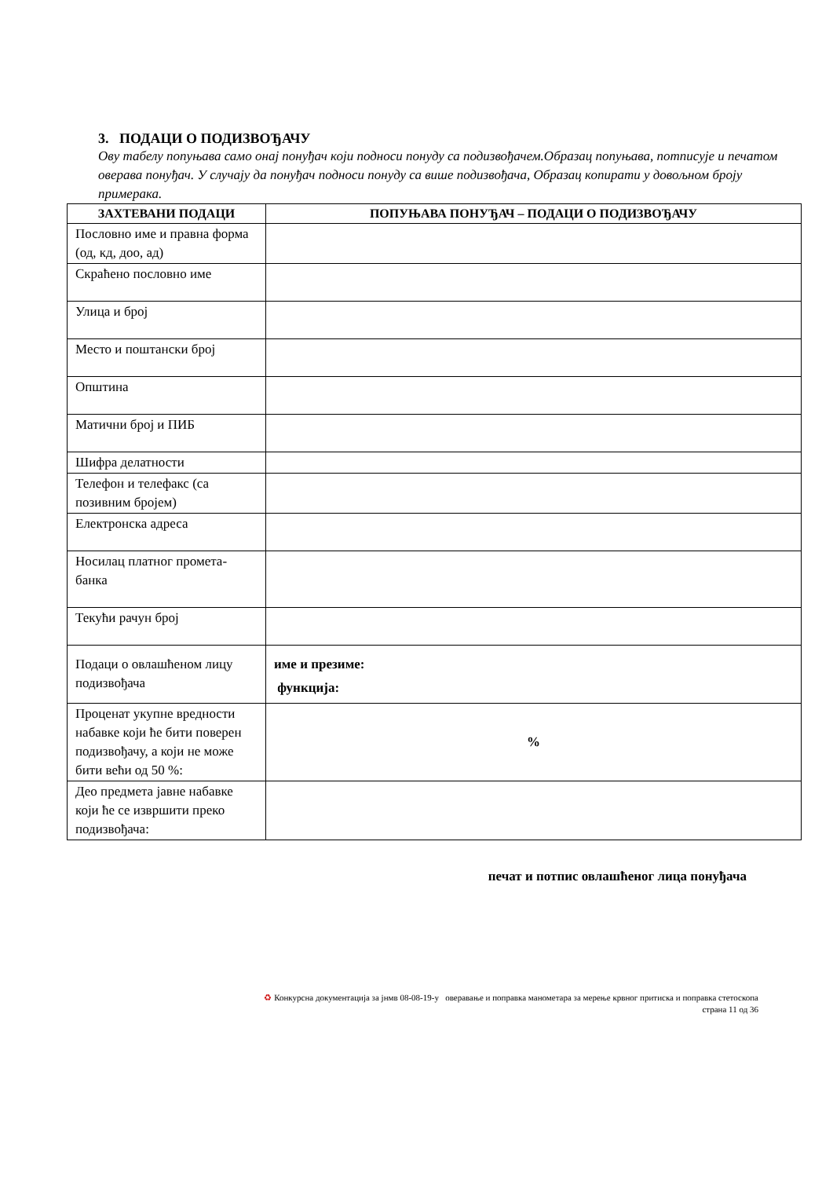3. ПОДАЦИ О ПОДИЗВОЂАЧУ
Ову табелу попуњава само онај понуђач који подноси понуду са подизвођачем.Образац попуњава, потписује и печатом оверава понуђач. У случају да понуђач подноси понуду са више подизвођача, Образац копирати у довољном броју примерака.
| ЗАХТЕВАНИ ПОДАЦИ | ПОПУЊАВА ПОНУЂАЧ – ПОДАЦИ О ПОДИЗВОЂАЧУ |
| --- | --- |
| Пословно име и правна форма (од, кд, доо, ад) | |
| Скраћено пословно име | |
| Улица и број | |
| Место и поштански број | |
| Општина | |
| Матични број и ПИБ | |
| Шифра делатности | |
| Телефон и телефакс (са позивним бројем) | |
| Електронска адреса | |
| Носилац платног промета-банка | |
| Текући рачун број | |
| Подаци о овлашћеном лицу подизвођача | име и презиме: функција: |
| Проценат укупне вредности набавке који ће бити поверен подизвођачу, а који не може бити већи од 50 %: | % |
| Део предмета јавне набавке који ће се извршити преко подизвођача: | |
печат и потпис овлашћеног лица понуђача
♻ Конкурсна документација за јнмв 08-08-19-у оверавање и поправка манометара за мерење крвног притиска и поправка стетоскопа
страна 11 од 36